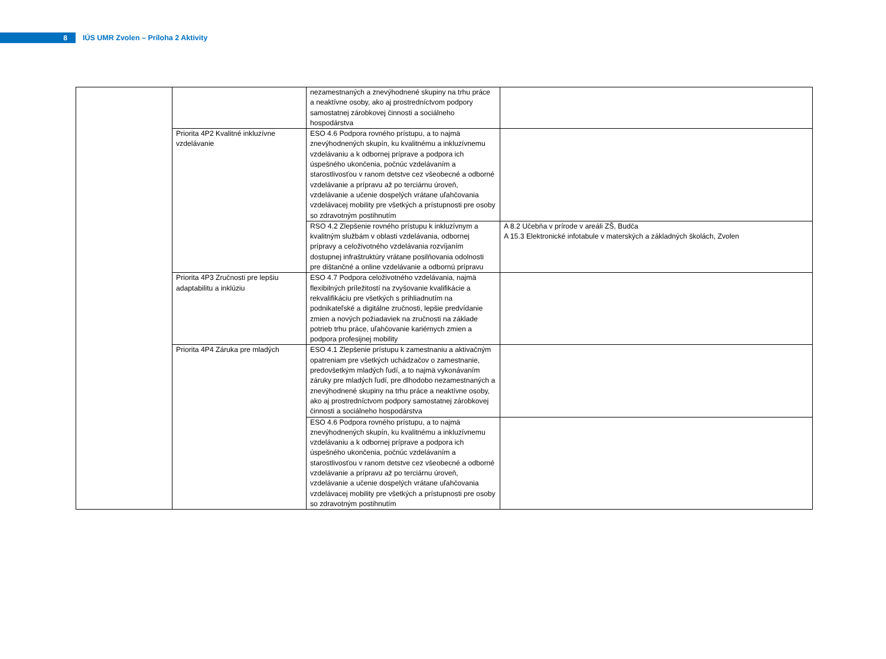8
IÚS UMR Zvolen – Príloha 2 Aktivity
| | | nezamestnaných a znevýhodnené skupiny na trhu práce a neaktívne osoby, ako aj prostredníctvom podpory samostatnej zárobkovej činnosti a sociálneho hospodárstva | |
| | Priorita 4P2 Kvalitné inkluzívne vzdelávanie | ESO 4.6 Podpora rovného prístupu, a to najmä znevýhodnených skupín, ku kvalitnému a inkluzívnemu vzdelávaniu a k odbornej príprave a podpora ich úspešného ukončenia, počnúc vzdelávaním a starostlivosťou v ranom detstve cez všeobecné a odborné vzdelávanie a prípravu až po terciárnu úroveň, vzdelávanie a učenie dospelých vrátane uľahčovania vzdelávacej mobility pre všetkých a prístupnosti pre osoby so zdravotným postihnutím | |
| | | RSO 4.2 Zlepšenie rovného prístupu k inkluzívnym a kvalitným službám v oblasti vzdelávania, odbornej prípravy a celoživotného vzdelávania rozvíjaním dostupnej infraštruktúry vrátane posilňovania odolnosti pre dištančné a online vzdelávanie a odbornú prípravu | A 8.2 Učebňa v prírode v areáli ZŠ, Budča A 15.3 Elektronické infotabule v materských a základných školách, Zvolen |
| | Priorita 4P3 Zručnosti pre lepšiu adaptabilitu a inklúziu | ESO 4.7 Podpora celoživotného vzdelávania, najmä flexibilných príležitostí na zvyšovanie kvalifikácie a rekvalifikáciu pre všetkých s prihliadnutím na podnikateľské a digitálne zručnosti, lepšie predvídanie zmien a nových požiadaviek na zručnosti na základe potrieb trhu práce, uľahčovanie kariérnych zmien a podpora profesijnej mobility | |
| | Priorita 4P4 Záruka pre mladých | ESO 4.1 Zlepšenie prístupu k zamestnaniu a aktivačným opatreniam pre všetkých uchádzačov o zamestnanie, predovšetkým mladých ľudí, a to najmä vykonávaním záruky pre mladých ľudí, pre dlhodobo nezamestnaných a znevýhodnené skupiny na trhu práce a neaktívne osoby, ako aj prostredníctvom podpory samostatnej zárobkovej činnosti a sociálneho hospodárstva | |
| | | ESO 4.6 Podpora rovného prístupu, a to najmä znevýhodnených skupín, ku kvalitnému a inkluzívnemu vzdelávaniu a k odbornej príprave a podpora ich úspešného ukončenia, počnúc vzdelávaním a starostlivosťou v ranom detstve cez všeobecné a odborné vzdelávanie a prípravu až po terciárnu úroveň, vzdelávanie a učenie dospelých vrátane uľahčovania vzdelávacej mobility pre všetkých a prístupnosti pre osoby so zdravotným postihnutím | |